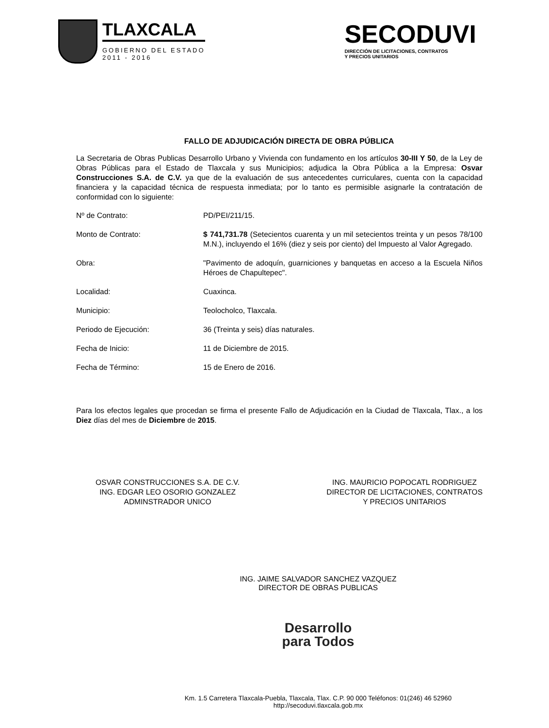TLAXCALA
GOBIERNO DEL ESTADO
2011 - 2016
SECODUVI
DIRECCIÓN DE LICITACIONES, CONTRATOS
Y PRECIOS UNITARIOS
FALLO DE ADJUDICACIÓN DIRECTA DE OBRA PÚBLICA
La Secretaria de Obras Publicas Desarrollo Urbano y Vivienda con fundamento en los artículos 30-III Y 50, de la Ley de Obras Públicas para el Estado de Tlaxcala y sus Municipios; adjudica la Obra Pública a la Empresa: Osvar Construcciones S.A. de C.V. ya que de la evaluación de sus antecedentes curriculares, cuenta con la capacidad financiera y la capacidad técnica de respuesta inmediata; por lo tanto es permisible asignarle la contratación de conformidad con lo siguiente:
| Nº de Contrato: | PD/PEI/211/15. |
| Monto de Contrato: | $ 741,731.78 (Setecientos cuarenta y un mil setecientos treinta y un pesos 78/100 M.N.), incluyendo el 16% (diez y seis por ciento) del Impuesto al Valor Agregado. |
| Obra: | "Pavimento de adoquín, guarniciones y banquetas en acceso a la Escuela Niños Héroes de Chapultepec". |
| Localidad: | Cuaxinca. |
| Municipio: | Teolocholco, Tlaxcala. |
| Periodo de Ejecución: | 36 (Treinta y seis) días naturales. |
| Fecha de Inicio: | 11 de Diciembre de 2015. |
| Fecha de Término: | 15 de Enero de 2016. |
Para los efectos legales que procedan se firma el presente Fallo de Adjudicación en la Ciudad de Tlaxcala, Tlax., a los Diez días del mes de Diciembre de 2015.
OSVAR CONSTRUCCIONES S.A. DE C.V.
ING. EDGAR LEO OSORIO GONZALEZ
ADMINSTRADOR UNICO
ING. MAURICIO POPOCATL RODRIGUEZ
DIRECTOR DE LICITACIONES, CONTRATOS
Y PRECIOS UNITARIOS
ING. JAIME SALVADOR SANCHEZ VAZQUEZ
DIRECTOR DE OBRAS PUBLICAS
Desarrollo
para Todos
Km. 1.5 Carretera Tlaxcala-Puebla, Tlaxcala, Tlax. C.P. 90 000 Teléfonos: 01(246) 46 52960
http://secoduvi.tlaxcala.gob.mx